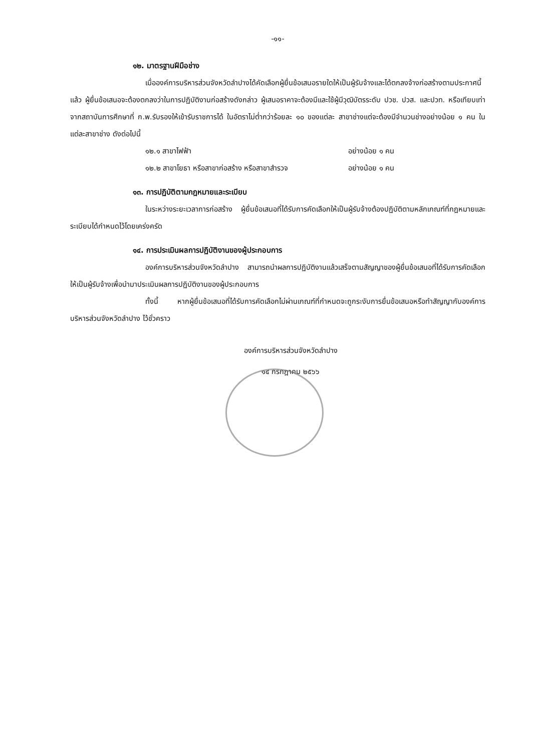-๑๑-
๑๒. มาตรฐานฝีมือช่าง
เมื่อองค์การบริหารส่วนจังหวัดลำปางได้คัดเลือกผู้ยื่นข้อเสนอรายใดให้เป็นผู้รับจ้างและได้ตกลงจ้างก่อสร้างตามประกาศนี้แล้ว ผู้ยื่นข้อเสนอจะต้องตกลงว่าในการปฏิบัติงานก่อสร้างดังกล่าว ผู้เสนอราคาจะต้องมีและใช้ผู้มีวุฒิบัตรระดับ ปวช. ปวส. และปวท. หรือเทียบเท่าจากสถาบันการศึกษาที่ ก.พ.รับรองให้เข้ารับราชการได้ ในอัตราไม่ต่ำกว่าร้อยละ ๑๐ ของแต่ละ สาขาช่างแต่จะต้องมีจำนวนช่างอย่างน้อย ๑ คน ในแต่ละสาขาช่าง ดังต่อไปนี้
๑๒.๑ สาขาไฟฟ้า อย่างน้อย ๑ คน
๑๒.๒ สาขาโยธา หรือสาขาก่อสร้าง หรือสาขาสำรวจ อย่างน้อย ๑ คน
๑๓. การปฏิบัติตามกฎหมายและระเบียบ
ในระหว่างระยะเวลาการก่อสร้าง ผู้ยื่นข้อเสนอที่ได้รับการคัดเลือกให้เป็นผู้รับจ้างต้องปฏิบัติตามหลักเกณฑ์ที่กฎหมายและระเบียบได้กำหนดไว้โดยเคร่งครัด
๑๔. การประเมินผลการปฏิบัติงานของผู้ประกอบการ
องค์การบริหารส่วนจังหวัดลำปาง สามารถนำผลการปฏิบัติงานแล้วเสร็จตามสัญญาของผู้ยื่นข้อเสนอที่ได้รับการคัดเลือกให้เป็นผู้รับจ้างเพื่อนำมาประเมินผลการปฏิบัติงานของผู้ประกอบการ
ทั้งนี้ หากผู้ยื่นข้อเสนอที่ได้รับการคัดเลือกไม่ผ่านเกณฑ์ที่กำหนดจะถูกระงับการยื่นข้อเสนอหรือทำสัญญากับองค์การบริหารส่วนจังหวัดลำปาง ไว้ชั่วคราว
องค์การบริหารส่วนจังหวัดลำปาง
๑๔ กรกฎาคม ๒๕๖๖